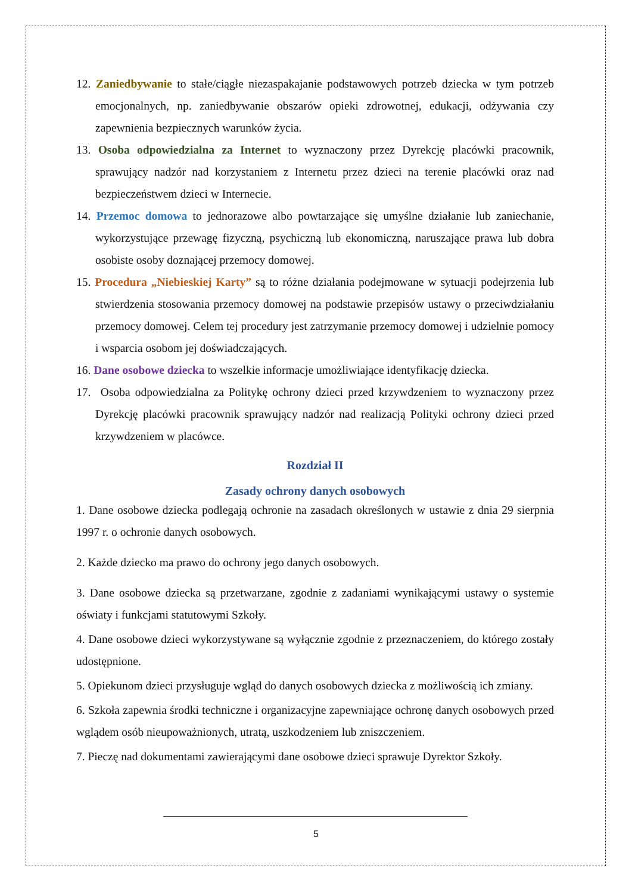12. Zaniedbywanie to stałe/ciągłe niezaspakajanie podstawowych potrzeb dziecka w tym potrzeb emocjonalnych, np. zaniedbywanie obszarów opieki zdrowotnej, edukacji, odżywania czy zapewnienia bezpiecznych warunków życia.
13. Osoba odpowiedzialna za Internet to wyznaczony przez Dyrekcję placówki pracownik, sprawujący nadzór nad korzystaniem z Internetu przez dzieci na terenie placówki oraz nad bezpieczeństwem dzieci w Internecie.
14. Przemoc domowa to jednorazowe albo powtarzające się umyślne działanie lub zaniechanie, wykorzystujące przewagę fizyczną, psychiczną lub ekonomiczną, naruszające prawa lub dobra osobiste osoby doznającej przemocy domowej.
15. Procedura „Niebieskiej Karty” są to różne działania podejmowane w sytuacji podejrzenia lub stwierdzenia stosowania przemocy domowej na podstawie przepisów ustawy o przeciwdziałaniu przemocy domowej. Celem tej procedury jest zatrzymanie przemocy domowej i udzielnie pomocy i wsparcia osobom jej doświadczających.
16. Dane osobowe dziecka to wszelkie informacje umożliwiające identyfikację dziecka.
17. Osoba odpowiedzialna za Politykę ochrony dzieci przed krzywdzeniem to wyznaczony przez Dyrekcję placówki pracownik sprawujący nadzór nad realizacją Polityki ochrony dzieci przed krzywdzeniem w placówce.
Rozdział II
Zasady ochrony danych osobowych
1. Dane osobowe dziecka podlegają ochronie na zasadach określonych w ustawie z dnia 29 sierpnia 1997 r. o ochronie danych osobowych.
2. Każde dziecko ma prawo do ochrony jego danych osobowych.
3. Dane osobowe dziecka są przetwarzane, zgodnie z zadaniami wynikającymi ustawy o systemie oświaty i funkcjami statutowymi Szkoły.
4. Dane osobowe dzieci wykorzystywane są wyłącznie zgodnie z przeznaczeniem, do którego zostały udostępnione.
5. Opiekunom dzieci przysługuje wgląd do danych osobowych dziecka z możliwością ich zmiany.
6. Szkoła zapewnia środki techniczne i organizacyjne zapewniające ochronę danych osobowych przed wglądem osób nieupoważnionych, utratą, uszkodzeniem lub zniszczeniem.
7. Pieczę nad dokumentami zawierającymi dane osobowe dzieci sprawuje Dyrektor Szkoły.
5